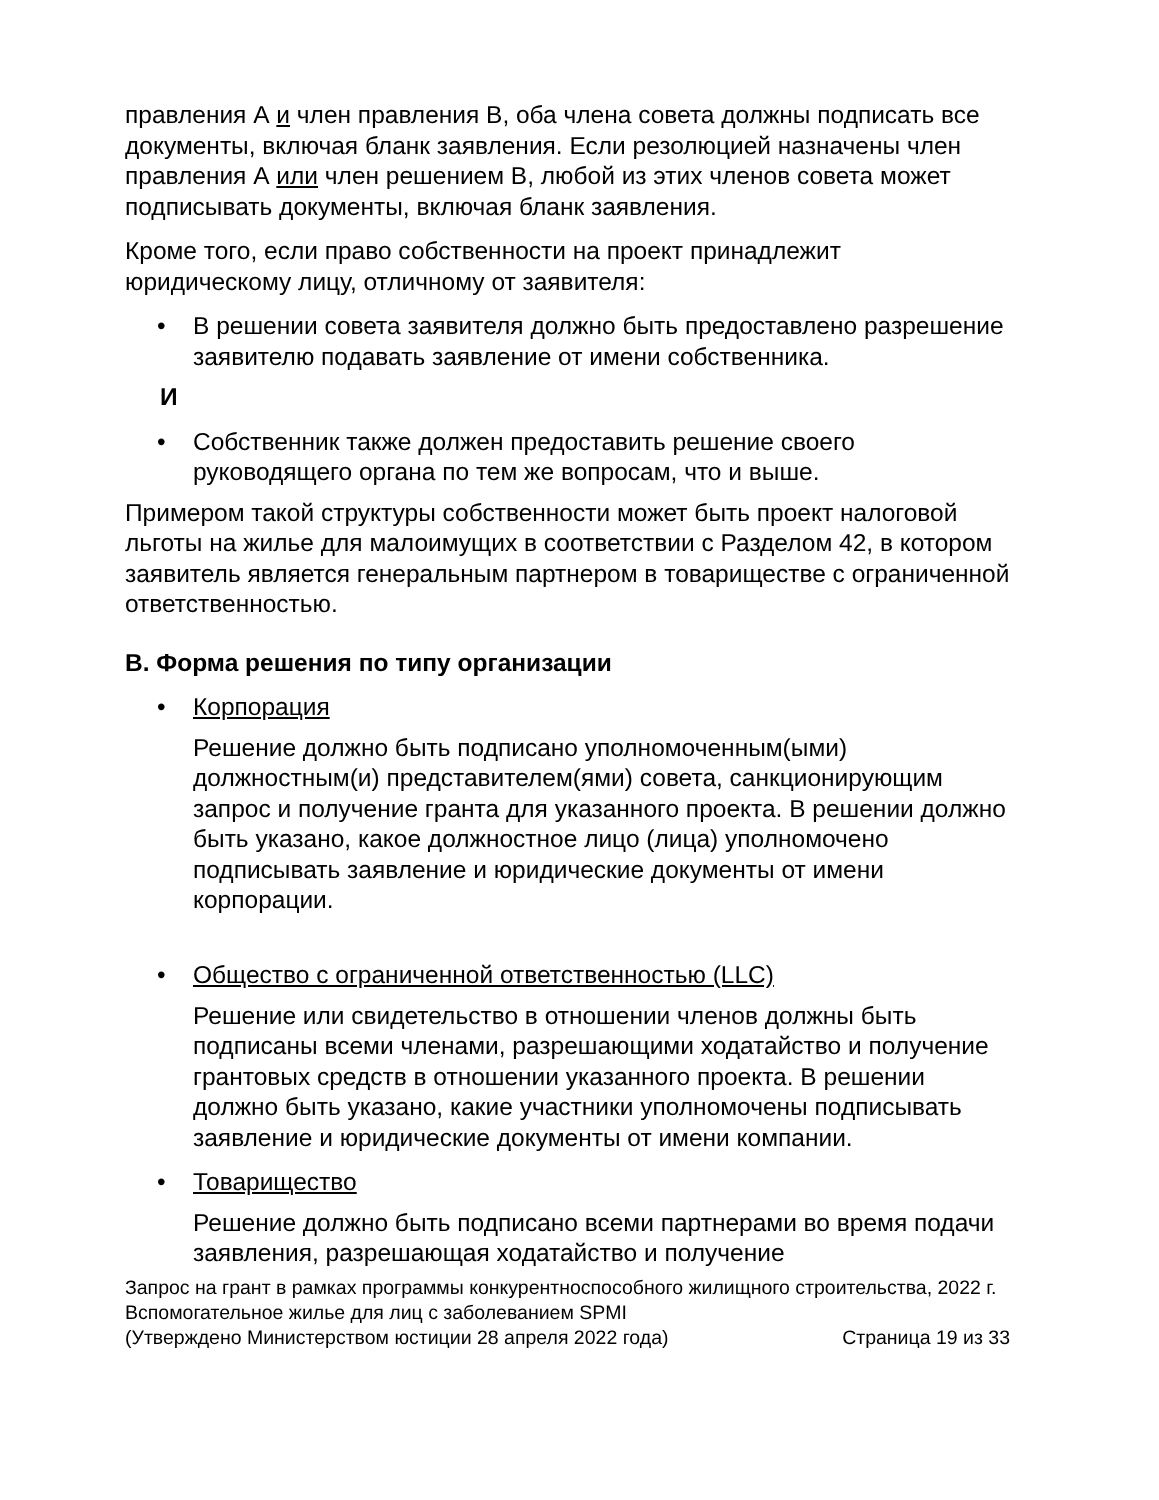правления А и член правления B, оба члена совета должны подписать все документы, включая бланк заявления. Если резолюцией назначены член правления А или член решением B, любой из этих членов совета может подписывать документы, включая бланк заявления.
Кроме того, если право собственности на проект принадлежит юридическому лицу, отличному от заявителя:
• В решении совета заявителя должно быть предоставлено разрешение заявителю подавать заявление от имени собственника.
И
• Собственник также должен предоставить решение своего руководящего органа по тем же вопросам, что и выше.
Примером такой структуры собственности может быть проект налоговой льготы на жилье для малоимущих в соответствии с Разделом 42, в котором заявитель является генеральным партнером в товариществе с ограниченной ответственностью.
B. Форма решения по типу организации
• Корпорация
Решение должно быть подписано уполномоченным(ыми) должностным(и) представителем(ями) совета, санкционирующим запрос и получение гранта для указанного проекта. В решении должно быть указано, какое должностное лицо (лица) уполномочено подписывать заявление и юридические документы от имени корпорации.
• Общество с ограниченной ответственностью (LLC)
Решение или свидетельство в отношении членов должны быть подписаны всеми членами, разрешающими ходатайство и получение грантовых средств в отношении указанного проекта. В решении должно быть указано, какие участники уполномочены подписывать заявление и юридические документы от имени компании.
• Товарищество
Решение должно быть подписано всеми партнерами во время подачи заявления, разрешающая ходатайство и получение
Запрос на грант в рамках программы конкурентноспособного жилищного строительства, 2022 г.
Вспомогательное жилье для лиц с заболеванием SPMI
(Утверждено Министерством юстиции 28 апреля 2022 года) Страница 19 из 33